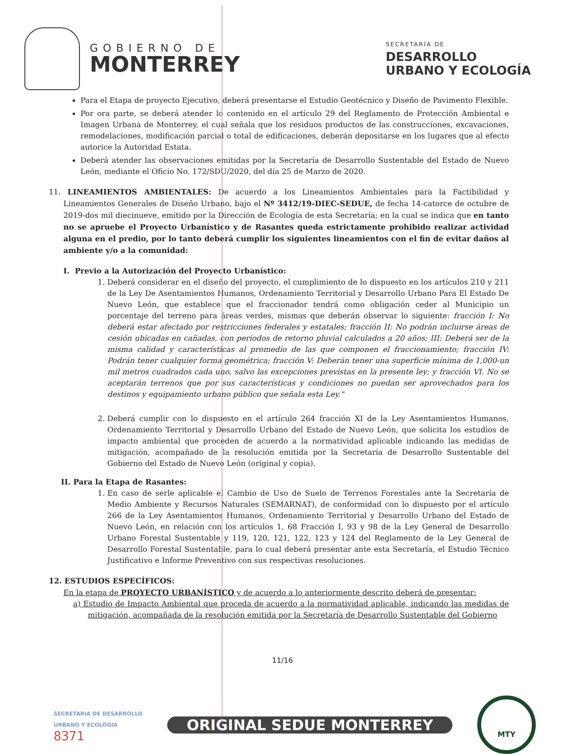GOBIERNO DE
MONTERREY
SECRETARÍA DE
DESARROLLO
URBANO Y ECOLOGÍA
Para el Etapa de proyecto Ejecutivo, deberá presentarse el Estudio Geotécnico y Diseño de Pavimento Flexible.
Por ora parte, se deberá atender lo contenido en el artículo 29 del Reglamento de Protección Ambiental e Imagen Urbana de Monterrey, el cual señala que los residuos productos de las construcciones, excavaciones, remodelaciones, modificación parcial o total de edificaciones, deberán depositarse en los lugares que al efecto autorice la Autoridad Estata.
Deberá atender las observaciones emitidas por la Secretaría de Desarrollo Sustentable del Estado de Nuevo León, mediante el Oficio No. 172/SDU/2020, del día 25 de Marzo de 2020.
11. LINEAMIENTOS AMBIENTALES: De acuerdo a los Lineamientos Ambientales para la Factibilidad y Lineamientos Generales de Diseño Urbano, bajo el Nº 3412/19-DIEC-SEDUE, de fecha 14-catorce de octubre de 2019-dos mil diecinueve, emitido por la Dirección de Ecología de esta Secretaría; en la cual se indica que en tanto no se apruebe el Proyecto Urbanístico y de Rasantes queda estrictamente prohibido realizar actividad alguna en el predio, por lo tanto deberá cumplir los siguientes lineamientos con el fin de evitar daños al ambiente y/o a la comunidad:
I. Previo a la Autorización del Proyecto Urbanístico:
1. Deberá considerar en el diseño del proyecto, el cumplimiento de lo dispuesto en los artículos 210 y 211 de la Ley De Asentamientos Humanos, Ordenamiento Territorial y Desarrollo Urbano Para El Estado De Nuevo León, que establece que el fraccionador tendrá como obligación ceder al Municipio un porcentaje del terreno para áreas verdes, mismas que deberán observar lo siguiente: fracción I: No deberá estar afectado por restricciones federales y estatales; fracción II: No podrán incluirse áreas de cesión ubicadas en cañadas, con periodos de retorno pluvial calculados a 20 años; III: Deberá ser de la misma calidad y características al promedio de las que componen el fraccionamiento; fracción IV: Podrán tener cualquier forma geométrica; fracción V: Deberán tener una superficie mínima de 1,000-un mil metros cuadrados cada uno, salvo las excepciones previstas en la presente ley; y fracción VI. No se aceptarán terrenos que por sus características y condiciones no puedan ser aprovechados para los destinos y equipamiento urbano público que señala esta Ley."
2. Deberá cumplir con lo dispuesto en el artículo 264 fracción XI de la Ley Asentamientos Humanos, Ordenamiento Territorial y Desarrollo Urbano del Estado de Nuevo León, que solicita los estudios de impacto ambiental que procеden de acuerdo a la normatividad aplicable indicando las medidas de mitigación, acompañado de la resolución emitida por la Secretaría de Desarrollo Sustentable del Gobierno del Estado de Nuevo León (original y copia).
II. Para la Etapa de Rasantes:
1. En caso de serle aplicable el Cambio de Uso de Suelo de Terrenos Forestales ante la Secretaría de Medio Ambiente y Recursos Naturales (SEMARNAT), de conformidad con lo dispuesto por el artículo 266 de la Ley Asentamientos Humanos, Ordenamiento Territorial y Desarrollo Urbano del Estado de Nuevo León, en relación con los artículos 1, 68 Fracción I, 93 y 98 de la Ley General de Desarrollo Urbano Forestal Sustentable y 119, 120, 121, 122, 123 y 124 del Reglamento de la Ley General de Desarrollo Forestal Sustentable, para lo cual deberá presentar ante esta Secretaría, el Estudio Técnico Justificativo e Informe Preventivo con sus respectivas resoluciones.
12. ESTUDIOS ESPECÍFICOS:
En la etapa de PROYECTO URBANÍSTICO y de acuerdo a lo anteriormente descrito deberá de presentar:
a) Estudio de Impacto Ambiental que proceda de acuerdo a la normatividad aplicable, indicando las medidas de mitigación, acompañada de la resolución emitida por la Secretaría de Desarrollo Sustentable del Gobierno
11/16
SECRETARIA DE DESARROLLO
URBANO Y ECOLOGIA
8371
ORIGINAL SEDUE MONTERREY
MTY